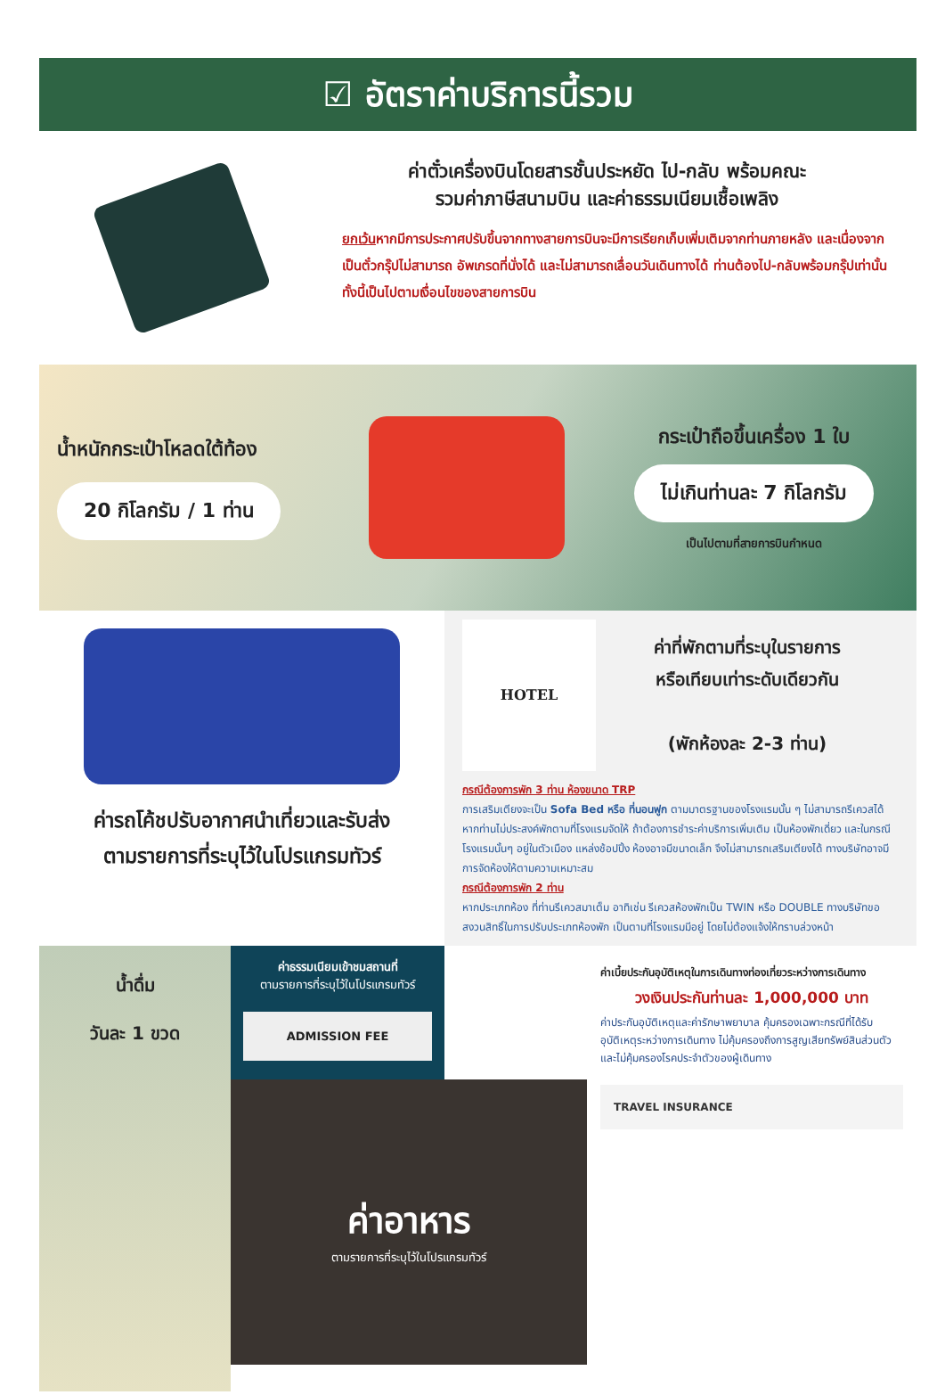☑ อัตราค่าบริการนี้รวม
ค่าตั๋วเครื่องบินโดยสารชั้นประหยัด ไป-กลับ พร้อมคณะ
รวมค่าภาษีสนามบิน และค่าธรรมเนียมเชื้อเพลิง
ยกเว้นหากมีการประกาศปรับขึ้นจากทางสายการบินจะมีการเรียกเก็บเพิ่มเติมจากท่านภายหลัง และเนื่องจากเป็นตั๋วกรุ๊ปไม่สามารถ อัพเกรดที่นั่งได้ และไม่สามารถเลื่อนวันเดินทางได้ ท่านต้องไป-กลับพร้อมกรุ๊ปเท่านั้น ทั้งนี้เป็นไปตามเงื่อนไขของสายการบิน
น้ำหนักกระเป๋าโหลดใต้ท้อง
20 กิโลกรัม / 1 ท่าน
กระเป๋าถือขึ้นเครื่อง 1 ใบ
ไม่เกินท่านละ 7 กิโลกรัม
เป็นไปตามที่สายการบินกำหนด
ค่ารถโค้ชปรับอากาศนำเที่ยวและรับส่ง
ตามรายการที่ระบุไว้ในโปรแกรมทัวร์
HOTEL
ค่าที่พักตามที่ระบุในรายการ
หรือเทียบเท่าระดับเดียวกัน
(พักห้องละ 2-3 ท่าน)
กรณีต้องการพัก 3 ท่าน ห้องขนาด TRP
การเสริมเตียงจะเป็น Sofa Bed หรือ ที่นอนฟูก ตามมาตรฐานของโรงแรมนั้น ๆ ไม่สามารถรีเควสได้ หากท่านไม่ประสงค์พักตามที่โรงแรมจัดให้ ถ้าต้องการชำระค่าบริการเพิ่มเติม เป็นห้องพักเดี่ยว และในกรณีโรงแรมนั้นๆ อยู่ในตัวเมือง แหล่งช้อปปิ้ง ห้องอาจมีขนาดเล็ก จึงไม่สามารถเสริมเตียงได้ ทางบริษัทอาจมีการจัดห้องให้ตามความเหมาะสม
กรณีต้องการพัก 2 ท่าน
หากประเภทห้อง ที่ท่านรีเควสมาเต็ม อาทิเช่น รีเควสห้องพักเป็น TWIN หรือ DOUBLE ทางบริษัทขอสงวนสิทธิ์ในการปรับประเภทห้องพัก เป็นตามที่โรงแรมมีอยู่ โดยไม่ต้องแจ้งให้ทราบล่วงหน้า
น้ำดื่ม
วันละ 1 ขวด
ค่าธรรมเนียมเข้าชมสถานที่
ตามรายการที่ระบุไว้ในโปรแกรมทัวร์
ADMISSION FEE
ค่าอาหาร
ตามรายการที่ระบุไว้ในโปรแกรมทัวร์
ค่าเบี้ยประกันอุบัติเหตุในการเดินทางท่องเที่ยวระหว่างการเดินทาง
วงเงินประกันท่านละ 1,000,000 บาท
ค่าประกันอุบัติเหตุและค่ารักษาพยาบาล คุ้มครองเฉพาะกรณีที่ได้รับอุบัติเหตุระหว่างการเดินทาง ไม่คุ้มครองถึงการสูญเสียทรัพย์สินส่วนตัว และไม่คุ้มครองโรคประจำตัวของผู้เดินทาง
TRAVEL INSURANCE